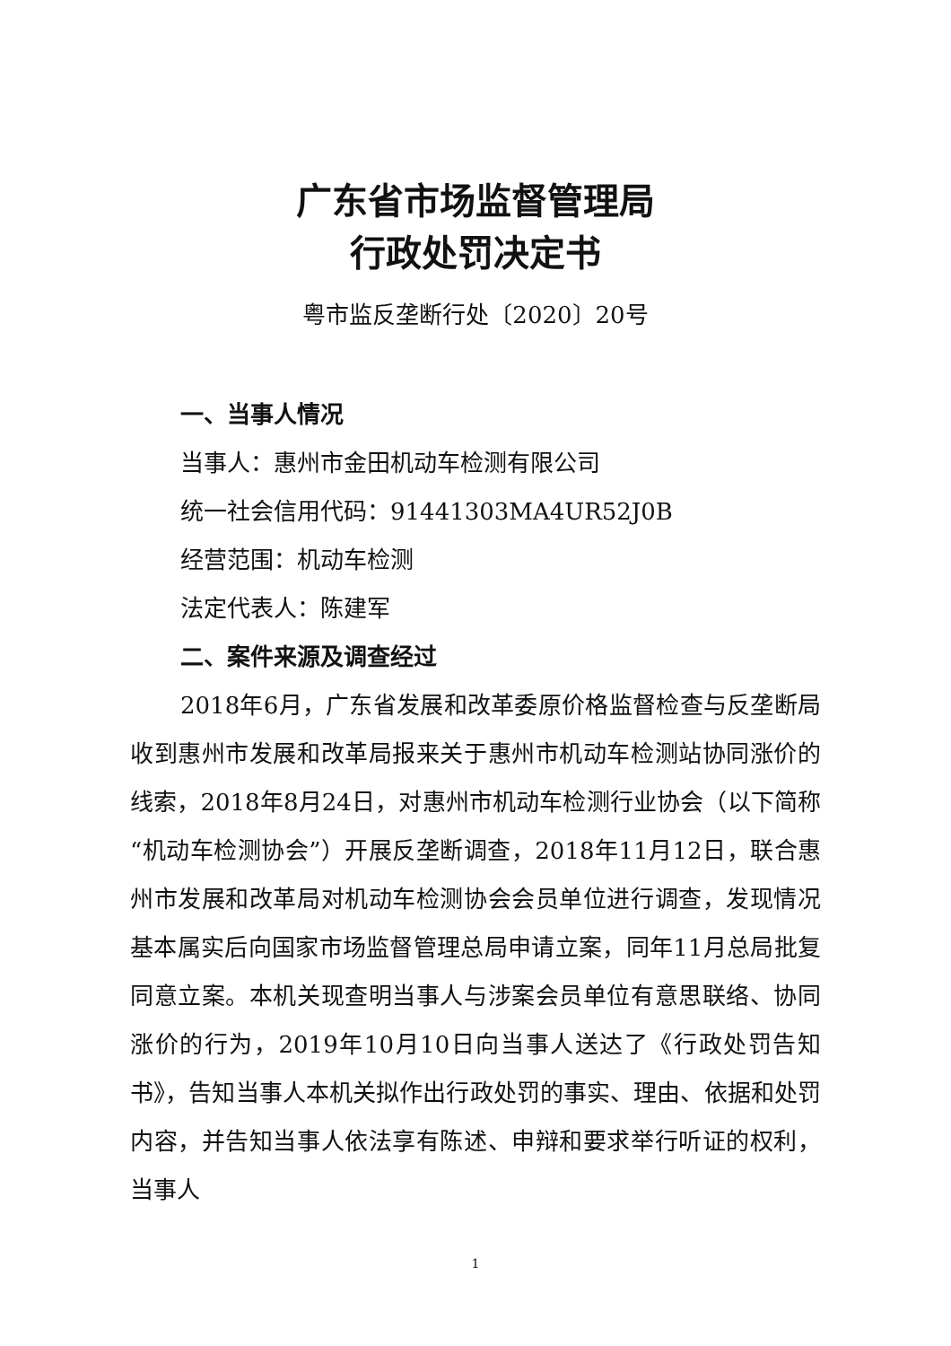广东省市场监督管理局
行政处罚决定书
粤市监反垄断行处〔2020〕20号
一、当事人情况
当事人：惠州市金田机动车检测有限公司
统一社会信用代码：91441303MA4UR52J0B
经营范围：机动车检测
法定代表人：陈建军
二、案件来源及调查经过
2018年6月，广东省发展和改革委原价格监督检查与反垄断局收到惠州市发展和改革局报来关于惠州市机动车检测站协同涨价的线索，2018年8月24日，对惠州市机动车检测行业协会（以下简称“机动车检测协会”）开展反垄断调查，2018年11月12日，联合惠州市发展和改革局对机动车检测协会会员单位进行调查，发现情况基本属实后向国家市场监督管理总局申请立案，同年11月总局批复同意立案。本机关现查明当事人与涉案会员单位有意思联络、协同涨价的行为，2019年10月10日向当事人送达了《行政处罚告知书》，告知当事人本机关拟作出行政处罚的事实、理由、依据和处罚内容，并告知当事人依法享有陈述、申辩和要求举行听证的权利，当事人
1